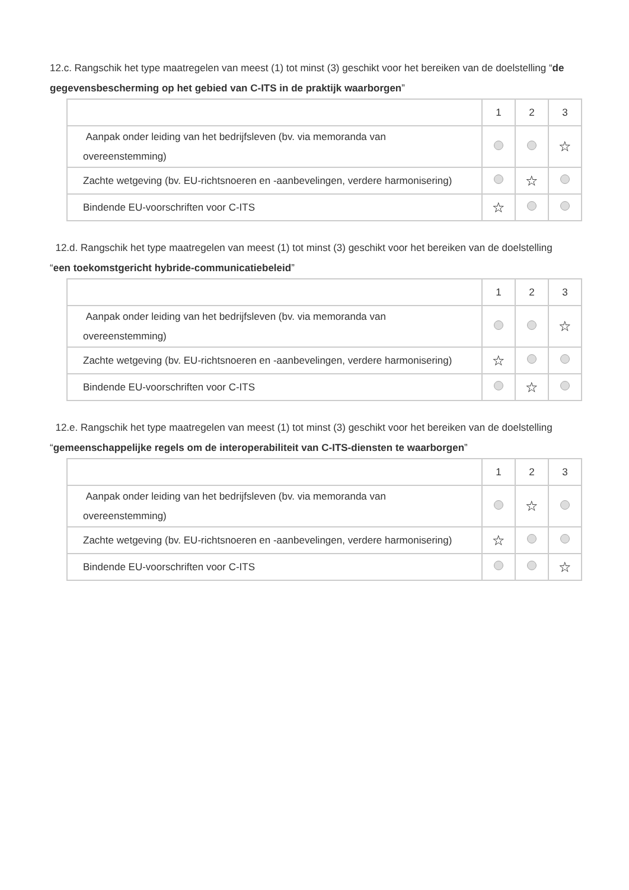12.c. Rangschik het type maatregelen van meest (1) tot minst (3) geschikt voor het bereiken van de doelstelling “de gegevensbescherming op het gebied van C-ITS in de praktijk waarborgen”
| | 1 | 2 | 3 |
| Aanpak onder leiding van het bedrijfsleven (bv. via memoranda van overeenstemming) | | | ☆ |
| Zachte wetgeving (bv. EU-richtsnoeren en -aanbevelingen, verdere harmonisering) | | ☆ | |
| Bindende EU-voorschriften voor C-ITS | ☆ | | |
12.d. Rangschik het type maatregelen van meest (1) tot minst (3) geschikt voor het bereiken van de doelstelling “een toekomstgericht hybride-communicatiebeleid”
| | 1 | 2 | 3 |
| Aanpak onder leiding van het bedrijfsleven (bv. via memoranda van overeenstemming) | | | ☆ |
| Zachte wetgeving (bv. EU-richtsnoeren en -aanbevelingen, verdere harmonisering) | ☆ | | |
| Bindende EU-voorschriften voor C-ITS | | ☆ | |
12.e. Rangschik het type maatregelen van meest (1) tot minst (3) geschikt voor het bereiken van de doelstelling “gemeenschappelijke regels om de interoperabiliteit van C-ITS-diensten te waarborgen”
| | 1 | 2 | 3 |
| Aanpak onder leiding van het bedrijfsleven (bv. via memoranda van overeenstemming) | | ☆ | |
| Zachte wetgeving (bv. EU-richtsnoeren en -aanbevelingen, verdere harmonisering) | ☆ | | |
| Bindende EU-voorschriften voor C-ITS | | | ☆ |